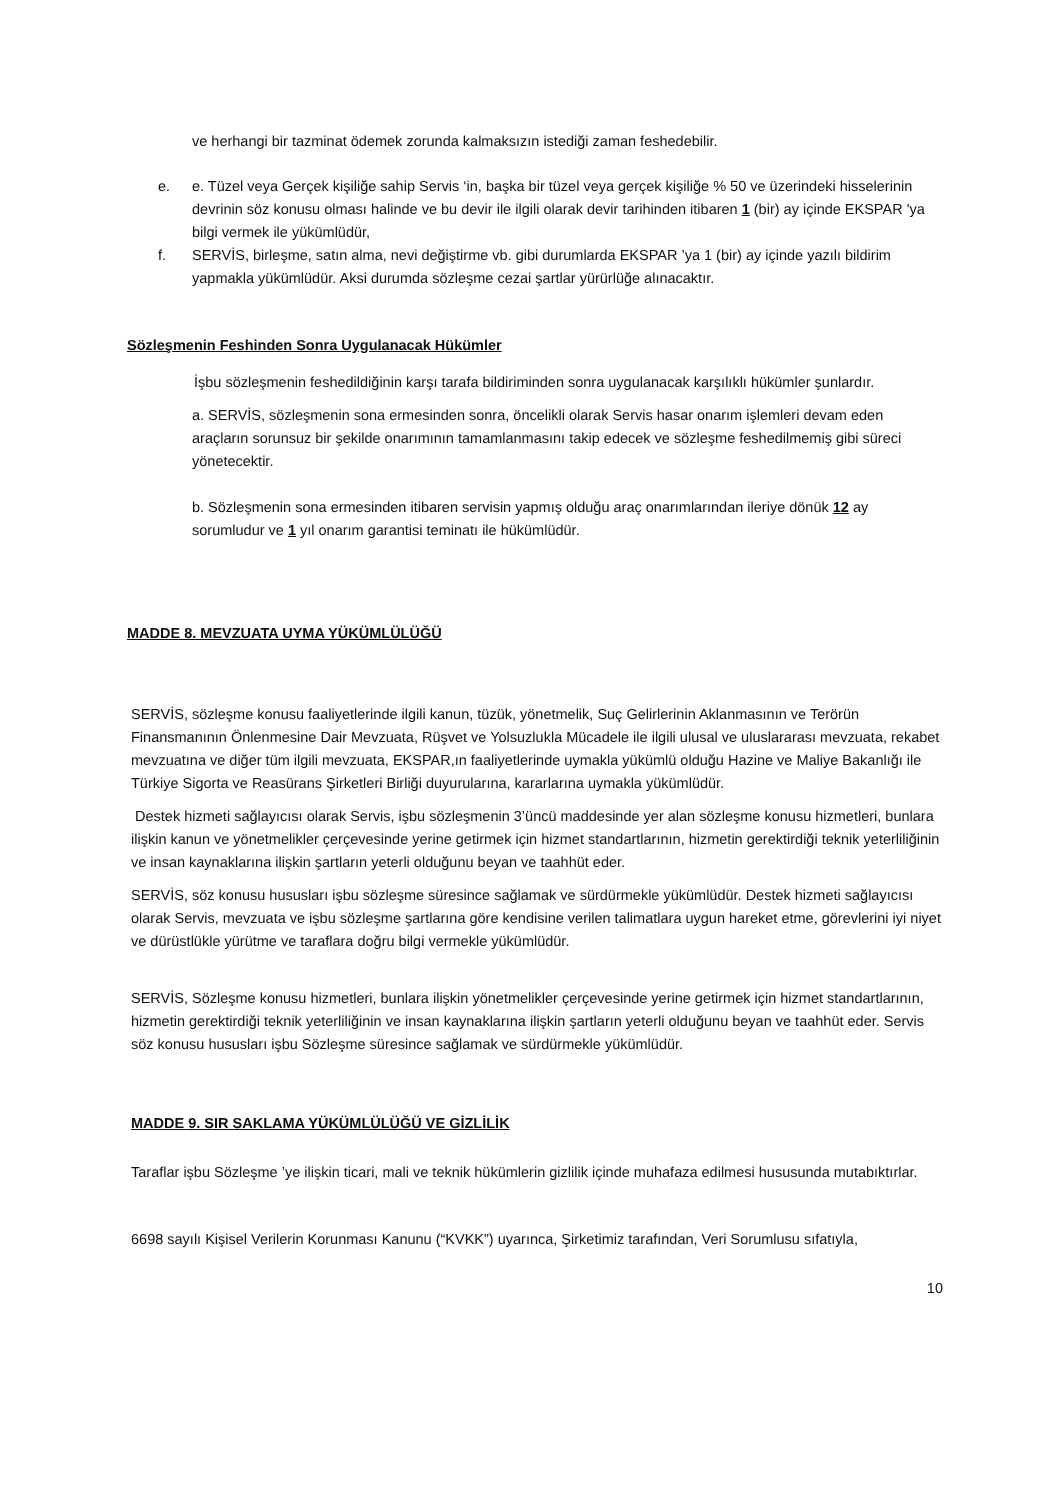ve herhangi bir tazminat ödemek zorunda kalmaksızın istediği zaman feshedebilir.
e. e. Tüzel veya Gerçek kişiliğe sahip Servis ‘in, başka bir tüzel veya gerçek kişiliğe % 50 ve üzerindeki hisselerinin devrinin söz konusu olması halinde ve bu devir ile ilgili olarak devir tarihinden itibaren 1 (bir) ay içinde EKSPAR 'ya bilgi vermek ile yükümlüdür,
f. SERVİS, birleşme, satın alma, nevi değiştirme vb. gibi durumlarda EKSPAR ’ya 1 (bir) ay içinde yazılı bildirim yapmakla yükümlüdür. Aksi durumda sözleşme cezai şartlar yürürlüğe alınacaktır.
Sözleşmenin Feshinden Sonra Uygulanacak Hükümler
İşbu sözleşmenin feshedildiğinin karşı tarafa bildiriminden sonra uygulanacak karşılıklı hükümler şunlardır.
a. SERVİS, sözleşmenin sona ermesinden sonra, öncelikli olarak Servis hasar onarım işlemleri devam eden araçların sorunsuz bir şekilde onarımının tamamlanmasını takip edecek ve sözleşme feshedilmemiş gibi süreci yönetecektir.
b. Sözleşmenin sona ermesinden itibaren servisin yapmış olduğu araç onarımlarından ileriye dönük 12 ay sorumludur ve 1 yıl onarım garantisi teminatı ile hükümlüdür.
MADDE 8. MEVZUATA UYMA YÜKÜMLÜLÜĞÜ
SERVİS, sözleşme konusu faaliyetlerinde ilgili kanun, tüzük, yönetmelik, Suç Gelirlerinin Aklanmasının ve Terörün Finansmanının Önlenmesine Dair Mevzuata, Rüşvet ve Yolsuzlukla Mücadele ile ilgili ulusal ve uluslararası mevzuata, rekabet mevzuatına ve diğer tüm ilgili mevzuata, EKSPAR,ın faaliyetlerinde uymakla yükümlü olduğu Hazine ve Maliye Bakanlığı ile Türkiye Sigorta ve Reasürans Şirketleri Birliği duyurularına, kararlarına uymakla yükümlüdür.
Destek hizmeti sağlayıcısı olarak Servis, işbu sözleşmenin 3’üncü maddesinde yer alan sözleşme konusu hizmetleri, bunlara ilişkin kanun ve yönetmelikler çerçevesinde yerine getirmek için hizmet standartlarının, hizmetin gerektirdiği teknik yeterliliğinin ve insan kaynaklarına ilişkin şartların yeterli olduğunu beyan ve taahhüt eder.
SERVİS, söz konusu hususları işbu sözleşme süresince sağlamak ve sürdürmekle yükümlüdür. Destek hizmeti sağlayıcısı olarak Servis, mevzuata ve işbu sözleşme şartlarına göre kendisine verilen talimatlara uygun hareket etme, görevlerini iyi niyet ve dürüstlükle yürütme ve taraflara doğru bilgi vermekle yükümlüdür.
SERVİS, Sözleşme konusu hizmetleri, bunlara ilişkin yönetmelikler çerçevesinde yerine getirmek için hizmet standartlarının, hizmetin gerektirdiği teknik yeterliliğinin ve insan kaynaklarına ilişkin şartların yeterli olduğunu beyan ve taahhüt eder. Servis söz konusu hususları işbu Sözleşme süresince sağlamak ve sürdürmekle yükümlüdür.
MADDE 9. SIR SAKLAMA YÜKÜMLÜLÜĞÜ VE GİZLİLİK
Taraflar işbu Sözleşme ’ye ilişkin ticari, mali ve teknik hükümlerin gizlilik içinde muhafaza edilmesi hususunda mutabıktırlar.
6698 sayılı Kişisel Verilerin Korunması Kanunu (“KVKK”) uyarınca, Şirketimiz tarafından, Veri Sorumlusu sıfatıyla,
10